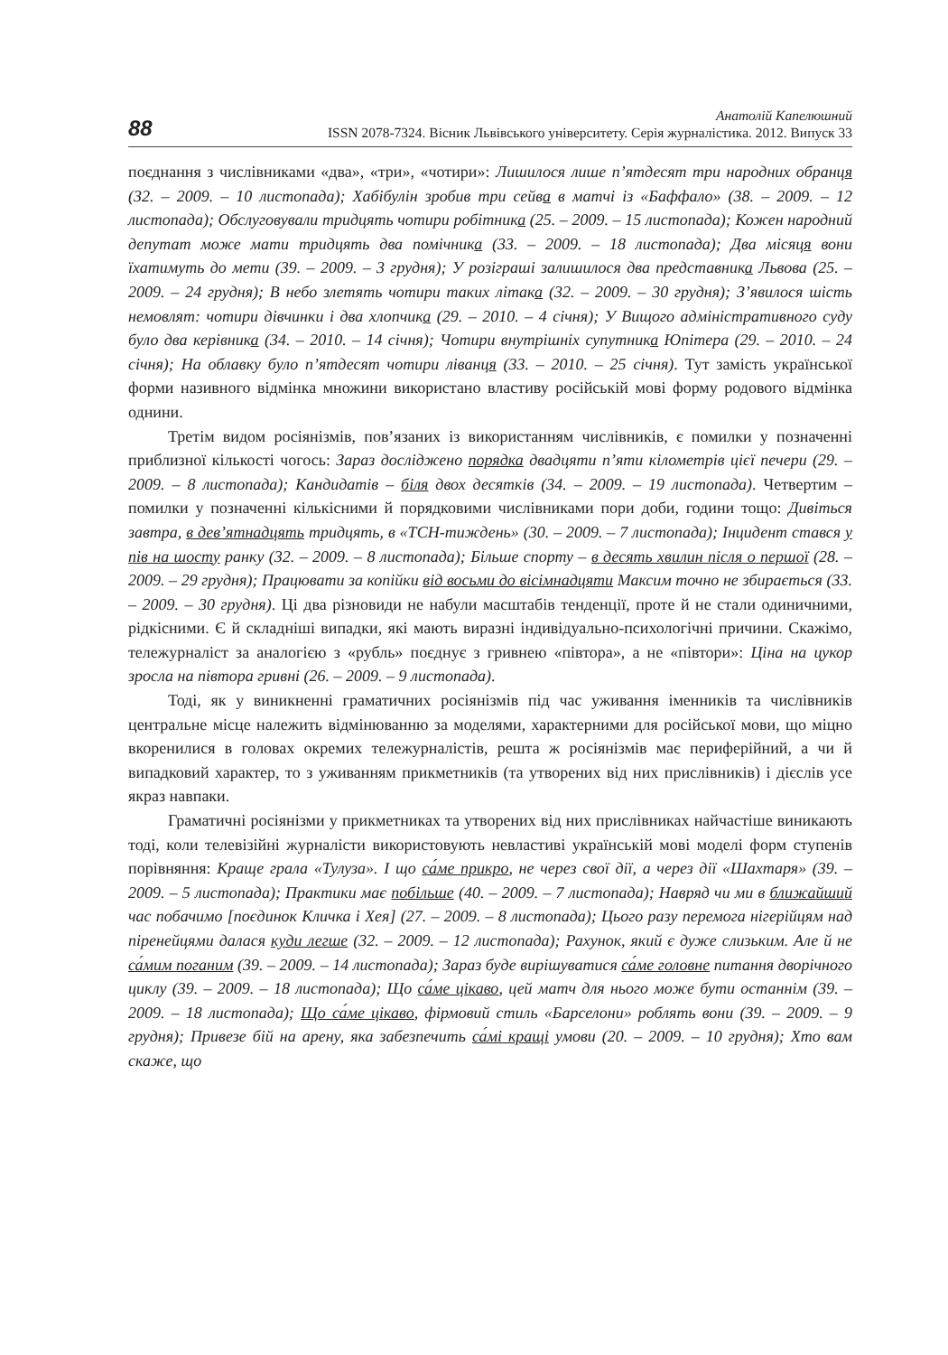88
Анатолій Капелюшний
ISSN 2078-7324. Вісник Львівського університету. Серія журналістика. 2012. Випуск 33
поєднання з числівниками «два», «три», «чотири»: Лишилося лише п’ятдесят три народних обранця (32. – 2009. – 10 листопада); Хабібулін зробив три сейва в матчі із «Баффало» (38. – 2009. – 12 листопада); Обслуговували тридцять чотири робітника (25. – 2009. – 15 листопада); Кожен народний депутат може мати тридцять два помічника (33. – 2009. – 18 листопада); Два місяця вони їхатимуть до мети (39. – 2009. – 3 грудня); У розіграші залишилося два представника Львова (25. – 2009. – 24 грудня); В небо злетять чотири таких літака (32. – 2009. – 30 грудня); З’явилося шість немовлят: чотири дівчинки і два хлопчика (29. – 2010. – 4 січня); У Вищого адміністративного суду було два керівника (34. – 2010. – 14 січня); Чотири внутрішніх супутника Юпітера (29. – 2010. – 24 січня); На облавку було п’ятдесят чотири ліванця (33. – 2010. – 25 січня). Тут замість української форми називного відмінка множини використано властиву російській мові форму родового відмінка однини.
Третім видом росіянізмів, пов’язаних із використанням числівників, є помилки у позначенні приблизної кількості чогось: Зараз досліджено порядка двадцяти п’яти кілометрів цієї печери (29. – 2009. – 8 листопада); Кандидатів – біля двох десятків (34. – 2009. – 19 листопада). Четвертим – помилки у позначенні кількісними й порядковими числівниками пори доби, години тощо: Дивіться завтра, в дев’ятнадцять тридцять, в «ТСН-тиждень» (30. – 2009. – 7 листопада); Інцидент стався у пів на шосту ранку (32. – 2009. – 8 листопада); Більше спорту – в десять хвилин після о першої (28. – 2009. – 29 грудня); Працювати за копійки від восьми до вісімнадцяти Максим точно не збирається (33. – 2009. – 30 грудня). Ці два різновиди не набули масштабів тенденції, проте й не стали одиничними, рідкісними. Є й складніші випадки, які мають виразні індивідуально-психологічні причини. Скажімо, тележурналіст за аналогією з «рубль» поєднує з гривнею «півтора», а не «півтори»: Ціна на цукор зросла на півтора гривні (26. – 2009. – 9 листопада).
Тоді, як у виникненні граматичних росіянізмів під час уживання іменників та числівників центральне місце належить відмінюванню за моделями, характерними для російської мови, що міцно вкоренилися в головах окремих тележурналістів, решта ж росіянізмів має периферійний, а чи й випадковий характер, то з уживанням прикметників (та утворених від них прислівників) і дієслів усе якраз навпаки.
Граматичні росіянізми у прикметниках та утворених від них прислівниках найчастіше виникають тоді, коли телевізійні журналісти використовують невластиві українській мові моделі форм ступенів порівняння: Краще грала «Тулуза». І що са́ме прикро, не через свої дії, а через дії «Шахтаря» (39. – 2009. – 5 листопада); Практики має побільше (40. – 2009. – 7 листопада); Навряд чи ми в ближайший час побачимо [поєдинок Кличка і Хея] (27. – 2009. – 8 листопада); Цього разу перемога нігерійцям над піренейцями далася куди легше (32. – 2009. – 12 листопада); Рахунок, який є дуже слизьким. Але й не са́мим поганим (39. – 2009. – 14 листопада); Зараз буде вирішуватися са́ме головне питання дворічного циклу (39. – 2009. – 18 листопада); Що са́ме цікаво, цей матч для нього може бути останнім (39. – 2009. – 18 листопада); Що са́ме цікаво, фірмовий стиль «Барселони» роблять вони (39. – 2009. – 9 грудня); Привезе бій на арену, яка забезпечить са́мі кращі умови (20. – 2009. – 10 грудня); Хто вам скаже, що